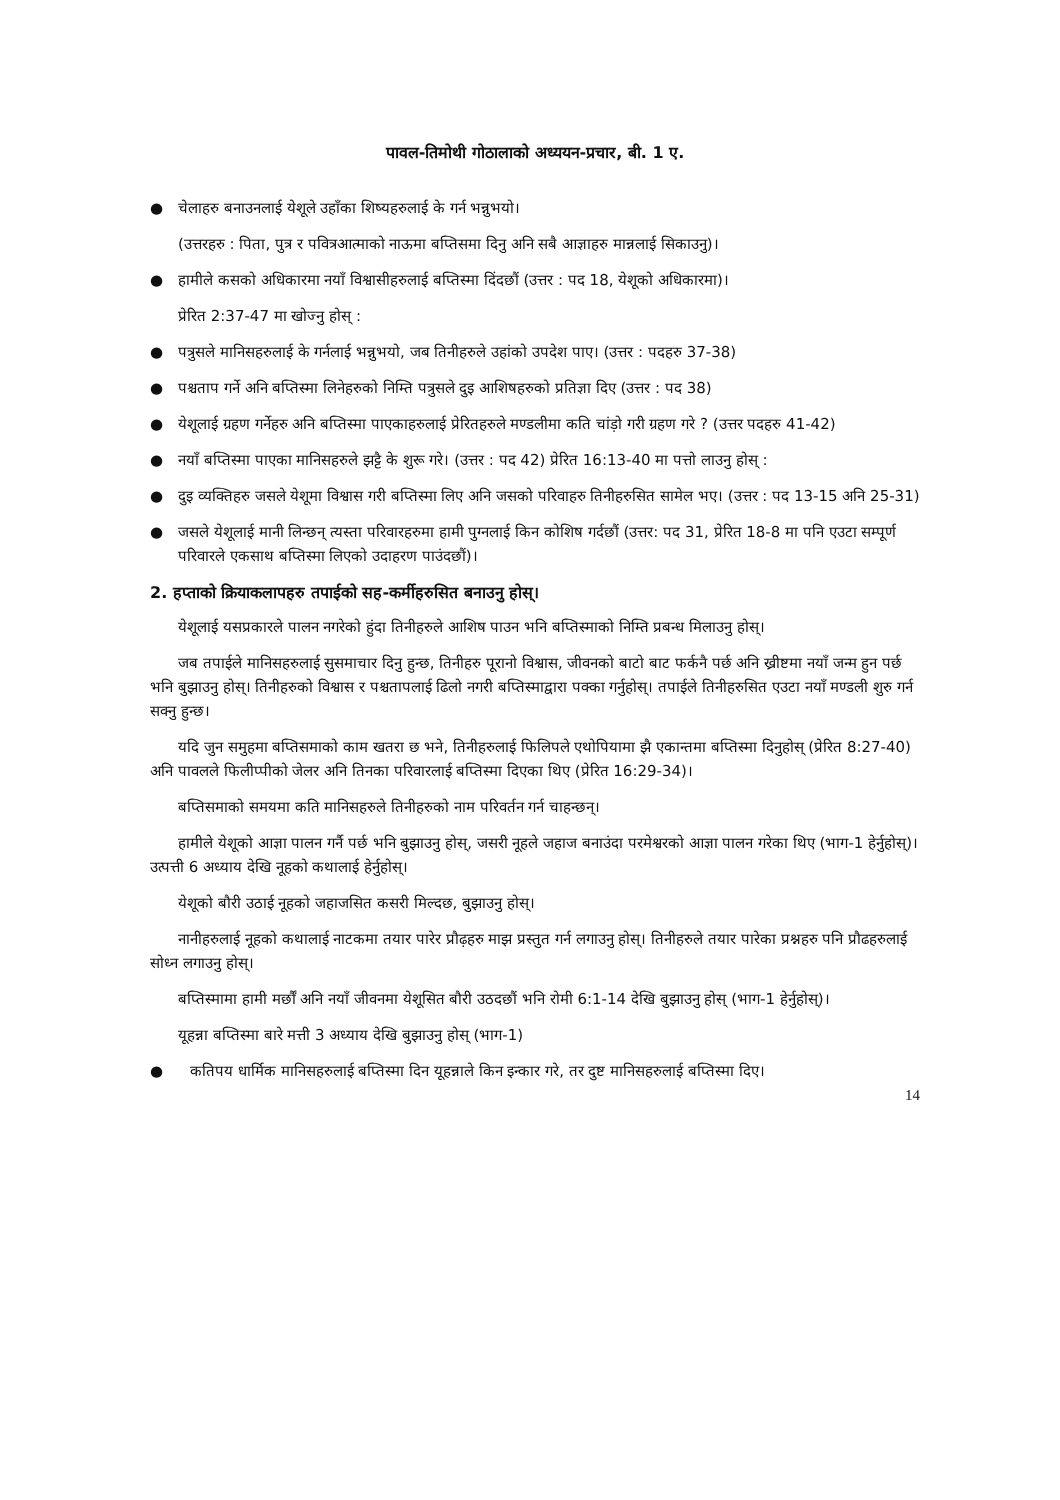पावल-तिमोथी गोठालाको अध्ययन-प्रचार, बी. 1 ए.
● चेलाहरु बनाउनलाई येशूले उहाँका शिष्यहरुलाई के गर्न भन्नुभयो।
(उत्तरहरु : पिता, पुत्र र पवित्रआत्माको नाऊमा बप्तिसमा दिनु अनि सबै आज्ञाहरु मान्नलाई सिकाउनु)।
● हामीले कसको अधिकारमा नयाँ विश्वासीहरुलाई बप्तिस्मा दिंदछौं (उत्तर : पद 18, येशूको अधिकारमा)।
प्रेरित 2:37-47 मा खोज्नु होस् :
● पत्रुसले मानिसहरुलाई के गर्नलाई भन्नुभयो, जब तिनीहरुले उहांको उपदेश पाए। (उत्तर : पदहरु 37-38)
● पश्चताप गर्ने अनि बप्तिस्मा लिनेहरुको निम्ति पत्रुसले दुइ आशिषहरुको प्रतिज्ञा दिए (उत्तर : पद 38)
● येशूलाई ग्रहण गर्नेहरु अनि बप्तिस्मा पाएकाहरुलाई प्रेरितहरुले मण्डलीमा कति चांड़ो गरी ग्रहण गरे ? (उत्तर पदहरु 41-42)
● नयाँ बप्तिस्मा पाएका मानिसहरुले झट्टै के शुरू गरे। (उत्तर : पद 42) प्रेरित 16:13-40 मा पत्तो लाउनु होस् :
● दुइ व्यक्तिहरु जसले येशूमा विश्वास गरी बप्तिस्मा लिए अनि जसको परिवाहरु तिनीहरुसित सामेल भए। (उत्तर : पद 13-15 अनि 25-31)
● जसले येशूलाई मानी लिन्छन् त्यस्ता परिवारहरुमा हामी पुग्नलाई किन कोशिष गर्दछौं (उत्तर: पद 31, प्रेरित 18-8 मा पनि एउटा सम्पूर्ण परिवारले एकसाथ बप्तिस्मा लिएको उदाहरण पाउंदछौं)।
2. हप्ताको क्रियाकलापहरु तपाईको सह-कर्मीहरुसित बनाउनु होस्।
येशूलाई यसप्रकारले पालन नगरेको हुंदा तिनीहरुले आशिष पाउन भनि बप्तिस्माको निम्ति प्रबन्ध मिलाउनु होस्।
जब तपाईले मानिसहरुलाई सुसमाचार दिनु हुन्छ, तिनीहरु पूरानो विश्वास, जीवनको बाटो बाट फर्कनै पर्छ अनि ख्रीष्टमा नयाँ जन्म हुन पर्छ भनि बुझाउनु होस्। तिनीहरुको विश्वास र पश्चतापलाई ढिलो नगरी बप्तिस्माद्वारा पक्का गर्नुहोस्। तपाईले तिनीहरुसित एउटा नयाँ मण्डली शुरु गर्न सक्नु हुन्छ।
यदि जुन समुहमा बप्तिसमाको काम खतरा छ भने, तिनीहरुलाई फिलिपले एथोपियामा झै एकान्तमा बप्तिस्मा दिनुहोस् (प्रेरित 8:27-40) अनि पावलले फिलीप्पीको जेलर अनि तिनका परिवारलाई बप्तिस्मा दिएका थिए (प्रेरित 16:29-34)।
बप्तिसमाको समयमा कति मानिसहरुले तिनीहरुको नाम परिवर्तन गर्न चाहन्छन्।
हामीले येशूको आज्ञा पालन गर्नै पर्छ भनि बुझाउनु होस्, जसरी नूहले जहाज बनाउंदा परमेश्वरको आज्ञा पालन गरेका थिए (भाग-1 हेर्नुहोस्)। उत्पत्ती 6 अध्याय देखि नूहको कथालाई हेर्नुहोस्।
येशूको बौरी उठाई नूहको जहाजसित कसरी मिल्दछ, बुझाउनु होस्।
नानीहरुलाई नूहको कथालाई नाटकमा तयार पारेर प्रौढ़हरु माझ प्रस्तुत गर्न लगाउनु होस्। तिनीहरुले तयार पारेका प्रश्नहरु पनि प्रौढहरुलाई सोध्न लगाउनु होस्।
बप्तिस्मामा हामी मर्छौं अनि नयाँ जीवनमा येशूसित बौरी उठदछौं भनि रोमी 6:1-14 देखि बुझाउनु होस् (भाग-1 हेर्नुहोस्)।
यूहन्ना बप्तिस्मा बारे मत्ती 3 अध्याय देखि बुझाउनु होस् (भाग-1)
● कतिपय धार्मिक मानिसहरुलाई बप्तिस्मा दिन यूहन्नाले किन इन्कार गरे, तर दुष्ट मानिसहरुलाई बप्तिस्मा दिए।
14